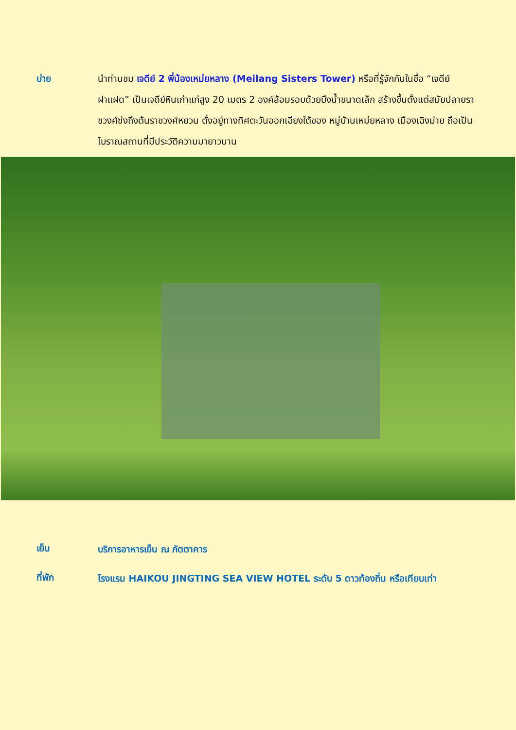บ่าย นำท่านชม เจดีย์ 2 พี่น้องเหม่ยหลาง (Meilang Sisters Tower) หรือที่รู้จักกันในชื่อ “เจดีย์ฝาแฝด” เป็นเจดีย์หินเก่าแก่สูง 20 เมตร 2 องค์ล้อมรอบด้วยบึงน้ำขนาดเล็ก สร้างขึ้นตั้งแต่สมัยปลายราชวงศ์ซ่งถึงต้นราชวงศ์หยวน ตั้งอยู่ทางทิศตะวันออกเฉียงใต้ของ หมู่บ้านเหม่ยหลาง เมืองเฉิงม่าย ถือเป็นโบราณสถานที่มีประวัติความมายาวนาน
เย็น
บริการอาหารเย็น ณ ภัตตาคาร
ที่พัก
โรงแรม HAIKOU JINGTING SEA VIEW HOTEL ระดับ 5 ดาวท้องถิ่น หรือเทียบเท่า